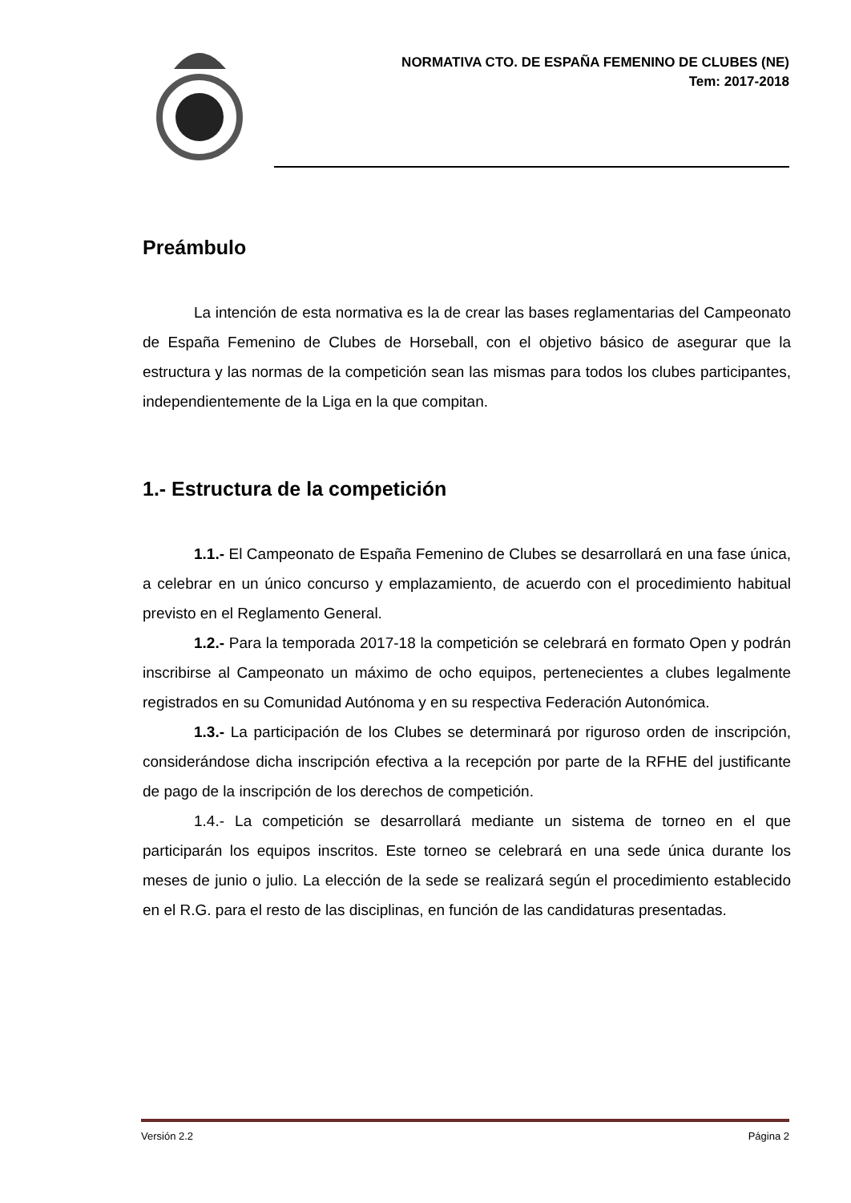NORMATIVA CTO. DE ESPAÑA FEMENINO DE CLUBES (NE)
Tem: 2017-2018
Preámbulo
La intención de esta normativa es la de crear las bases reglamentarias del Campeonato de España Femenino de Clubes de Horseball, con el objetivo básico de asegurar que la estructura y las normas de la competición sean las mismas para todos los clubes participantes, independientemente de la Liga en la que compitan.
1.- Estructura de la competición
1.1.- El Campeonato de España Femenino de Clubes se desarrollará en una fase única, a celebrar en un único concurso y emplazamiento, de acuerdo con el procedimiento habitual previsto en el Reglamento General.
1.2.- Para la temporada 2017-18 la competición se celebrará en formato Open y podrán inscribirse al Campeonato un máximo de ocho equipos, pertenecientes a clubes legalmente registrados en su Comunidad Autónoma y en su respectiva Federación Autonómica.
1.3.- La participación de los Clubes se determinará por riguroso orden de inscripción, considerándose dicha inscripción efectiva a la recepción por parte de la RFHE del justificante de pago de la inscripción de los derechos de competición.
1.4.- La competición se desarrollará mediante un sistema de torneo en el que participarán los equipos inscritos. Este torneo se celebrará en una sede única durante los meses de junio o julio. La elección de la sede se realizará según el procedimiento establecido en el R.G. para el resto de las disciplinas, en función de las candidaturas presentadas.
Versión 2.2 Página 2